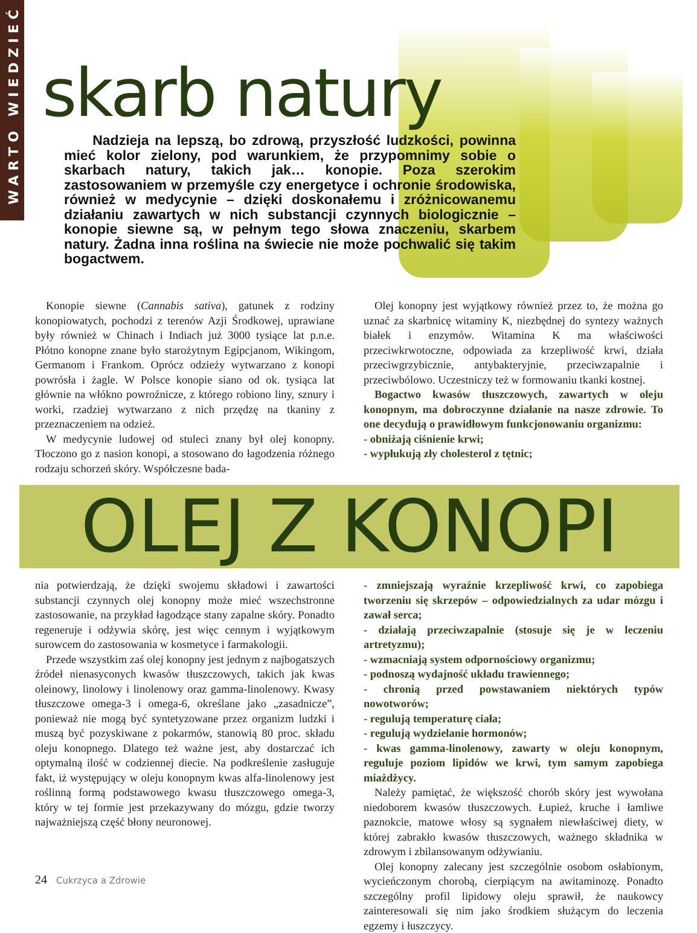WARTO WIEDZIEĆ
skarb natury
Nadzieja na lepszą, bo zdrową, przyszłość ludzkości, powinna mieć kolor zielony, pod warunkiem, że przypomnimy sobie o skarbach natury, takich jak… konopie. Poza szerokim zastosowaniem w przemyśle czy energetyce i ochronie środowiska, również w medycynie – dzięki doskonałemu i zróżnicowanemu działaniu zawartych w nich substancji czynnych biologicznie – konopie siewne są, w pełnym tego słowa znaczeniu, skarbem natury. Żadna inna roślina na świecie nie może pochwalić się takim bogactwem.
Konopie siewne (Cannabis sativa), gatunek z rodziny konopiowatych, pochodzi z terenów Azji Środkowej, uprawiane były również w Chinach i Indiach już 3000 tysiące lat p.n.e. Płótno konopne znane było starożytnym Egipcjanom, Wikingom, Germanom i Frankom. Oprócz odzieży wytwarzano z konopi powrósła i żagle. W Polsce konopie siano od ok. tysiąca lat głównie na włókno powroźnicze, z którego robiono liny, sznury i worki, rzadziej wytwarzano z nich przędzę na tkaniny z przeznaczeniem na odzież.
W medycynie ludowej od stuleci znany był olej konopny. Tłoczono go z nasion konopi, a stosowano do łagodzenia różnego rodzaju schorzeń skóry. Współczesne bada-
Olej konopny jest wyjątkowy również przez to, że można go uznać za skarbnicę witaminy K, niezbędnej do syntezy ważnych białek i enzymów. Witamina K ma właściwości przeciwkrwotoczne, odpowiada za krzepliwość krwi, działa przeciwgrzybicznie, antybakteryjnie, przeciwzapalnie i przeciwbólowo. Uczestniczy też w formowaniu tkanki kostnej.
Bogactwo kwasów tłuszczowych, zawartych w oleju konopnym, ma dobroczynne działanie na nasze zdrowie. To one decydują o prawidłowym funkcjonowaniu organizmu:
- obniżają ciśnienie krwi;
- wypłukują zły cholesterol z tętnic;
OLEJ Z KONOPI
nia potwierdzają, że dzięki swojemu składowi i zawartości substancji czynnych olej konopny może mieć wszechstronne zastosowanie, na przykład łagodzące stany zapalne skóry. Ponadto regeneruje i odżywia skórę, jest więc cennym i wyjątkowym surowcem do zastosowania w kosmetyce i farmakologii.
Przede wszystkim zaś olej konopny jest jednym z najbogatszych źródeł nienasyconych kwasów tłuszczowych, takich jak kwas oleinowy, linolowy i linolenowy oraz gamma-linolenowy. Kwasy tłuszczowe omega-3 i omega-6, określane jako „zasadnicze”, ponieważ nie mogą być syntetyzowane przez organizm ludzki i muszą być pozyskiwane z pokarmów, stanowią 80 proc. składu oleju konopnego. Dlatego też ważne jest, aby dostarczać ich optymalną ilość w codziennej diecie. Na podkreślenie zasługuje fakt, iż występujący w oleju konopnym kwas alfa-linolenowy jest roślinną formą podstawowego kwasu tłuszczowego omega-3, który w tej formie jest przekazywany do mózgu, gdzie tworzy najważniejszą część błony neuronowej.
- zmniejszają wyraźnie krzepliwość krwi, co zapobiega tworzeniu się skrzepów – odpowiedzialnych za udar mózgu i zawał serca;
- działają przeciwzapalnie (stosuje się je w leczeniu artretyzmu);
- wzmacniają system odpornościowy organizmu;
- podnoszą wydajność układu trawiennego;
- chronią przed powstawaniem niektórych typów nowotworów;
- regulują temperaturę ciała;
- regulują wydzielanie hormonów;
- kwas gamma-linolenowy, zawarty w oleju konopnym, reguluje poziom lipidów we krwi, tym samym zapobiega miażdżycy.
Należy pamiętać, że większość chorób skóry jest wywołana niedoborem kwasów tłuszczowych. Łupież, kruche i łamliwe paznokcie, matowe włosy są sygnałem niewłaściwej diety, w której zabrakło kwasów tłuszczowych, ważnego składnika w zdrowym i zbilansowanym odżywianiu.
Olej konopny zalecany jest szczególnie osobom osłabionym, wycieńczonym chorobą, cierpiącym na awitaminozę. Ponadto szczególny profil lipidowy oleju sprawił, że naukowcy zainteresowali się nim jako środkiem służącym do leczenia egzemy i łuszczycy.
24 Cukrzyca a Zdrowie